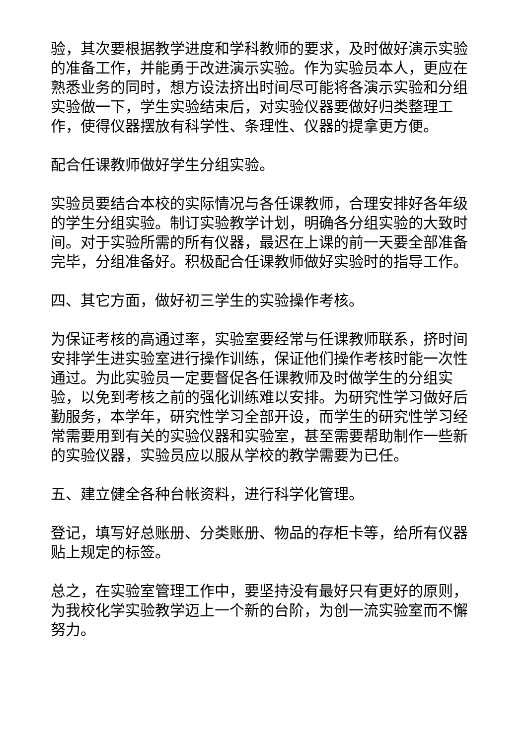验，其次要根据教学进度和学科教师的要求，及时做好演示实验的准备工作，并能勇于改进演示实验。作为实验员本人，更应在熟悉业务的同时，想方设法挤出时间尽可能将各演示实验和分组实验做一下，学生实验结束后，对实验仪器要做好归类整理工作，使得仪器摆放有科学性、条理性、仪器的提拿更方便。
配合任课教师做好学生分组实验。
实验员要结合本校的实际情况与各任课教师，合理安排好各年级的学生分组实验。制订实验教学计划，明确各分组实验的大致时间。对于实验所需的所有仪器，最迟在上课的前一天要全部准备完毕，分组准备好。积极配合任课教师做好实验时的指导工作。
四、其它方面，做好初三学生的实验操作考核。
为保证考核的高通过率，实验室要经常与任课教师联系，挤时间安排学生进实验室进行操作训练，保证他们操作考核时能一次性通过。为此实验员一定要督促各任课教师及时做学生的分组实验，以免到考核之前的强化训练难以安排。为研究性学习做好后勤服务，本学年，研究性学习全部开设，而学生的研究性学习经常需要用到有关的实验仪器和实验室，甚至需要帮助制作一些新的实验仪器，实验员应以服从学校的教学需要为已任。
五、建立健全各种台帐资料，进行科学化管理。
登记，填写好总账册、分类账册、物品的存柜卡等，给所有仪器贴上规定的标签。
总之，在实验室管理工作中，要坚持没有最好只有更好的原则，为我校化学实验教学迈上一个新的台阶，为创一流实验室而不懈努力。